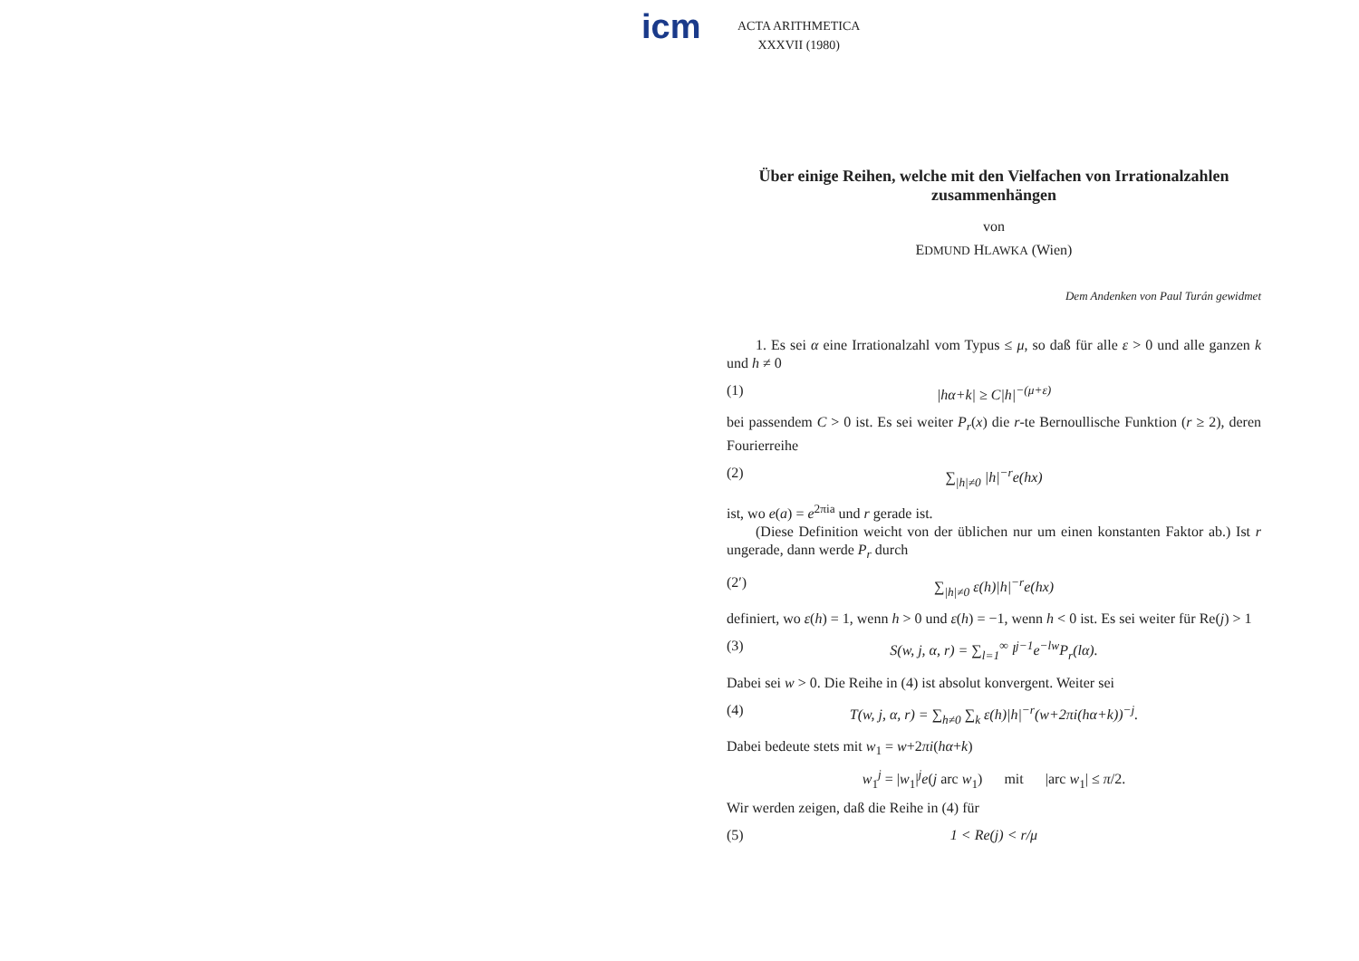icm
ACTA ARITHMETICA
XXXVII (1980)
Über einige Reihen, welche mit den Vielfachen von Irrationalzahlen zusammenhängen
von
EDMUND HLAWKA (Wien)
Dem Andenken von Paul Turán gewidmet
  1. Es sei α eine Irrationalzahl vom Typus ≤ μ, so daß für alle ε > 0 und alle ganzen k und h ≠ 0
(1) |hα+k| ≥ C|h|<sup>−(μ+ε)</sup>
bei passendem C > 0 ist. Es sei weiter P<sub>r</sub>(x) die r-te Bernoullische Funktion (r ≥ 2), deren Fourierreihe
(2) ∑<sub>|h|≠0</sub> |h|<sup>−r</sup>e(hx)
ist, wo e(a) = e<sup>2πia</sup> und r gerade ist.
  (Diese Definition weicht von der üblichen nur um einen konstanten Faktor ab.) Ist r ungerade, dann werde P<sub>r</sub> durch
(2′) ∑<sub>|h|≠0</sub> ε(h)|h|<sup>−r</sup>e(hx)
definiert, wo ε(h) = 1, wenn h > 0 und ε(h) = −1, wenn h < 0 ist. Es sei weiter für Re(j) > 1
(3) S(w, j, α, r) = ∑<sub>l=1</sub><sup>∞</sup> l<sup>j−1</sup>e<sup>−lw</sup>P<sub>r</sub>(lα).
Dabei sei w > 0. Die Reihe in (4) ist absolut konvergent. Weiter sei
(4) T(w, j, α, r) = ∑<sub>h≠0</sub> ∑<sub>k</sub> ε(h)|h|<sup>−r</sup>(w+2πi(hα+k))<sup>−j</sup>.
Dabei bedeute stets mit w<sub>1</sub> = w+2πi(hα+k)
w<sub>1</sub><sup>j</sup> = |w<sub>1</sub>|<sup>j</sup>e(j arc w<sub>1</sub>)   mit   |arc w<sub>1</sub>| ≤ π/2.
Wir werden zeigen, daß die Reihe in (4) für
(5) 1 < Re(j) < r/μ